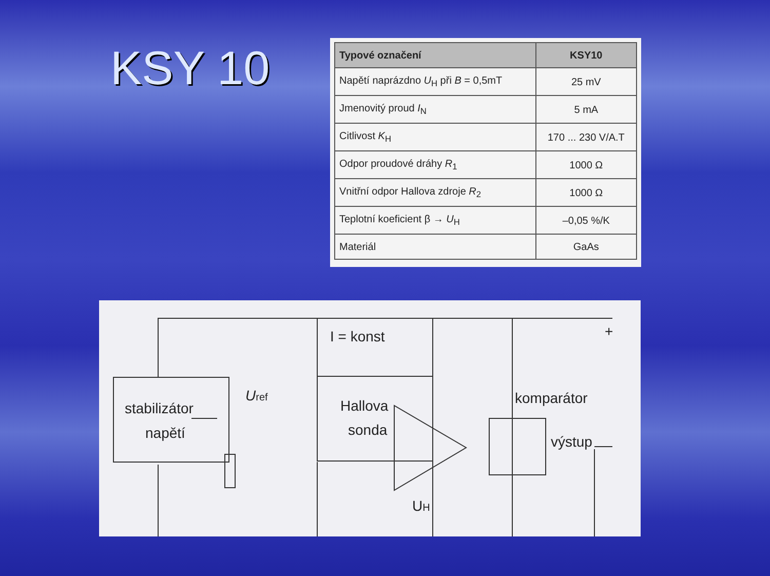KSY 10
| Typové označení | KSY10 |
| --- | --- |
| Napětí naprázdno U<sub>H</sub> při B = 0,5mT | 25 mV |
| Jmenovitý proud I<sub>N</sub> | 5 mA |
| Citlivost K<sub>H</sub> | 170 ... 230 V/A.T |
| Odpor proudové dráhy R<sub>1</sub> | 1000 Ω |
| Vnitřní odpor Hallova zdroje R<sub>2</sub> | 1000 Ω |
| Teplotní koeficient β → U<sub>H</sub> | –0,05 %/K |
| Materiál | GaAs |
I = konst
stabilizátor
napětí
Uref
Hallova
sonda
UH
komparátor
výstup
+
–